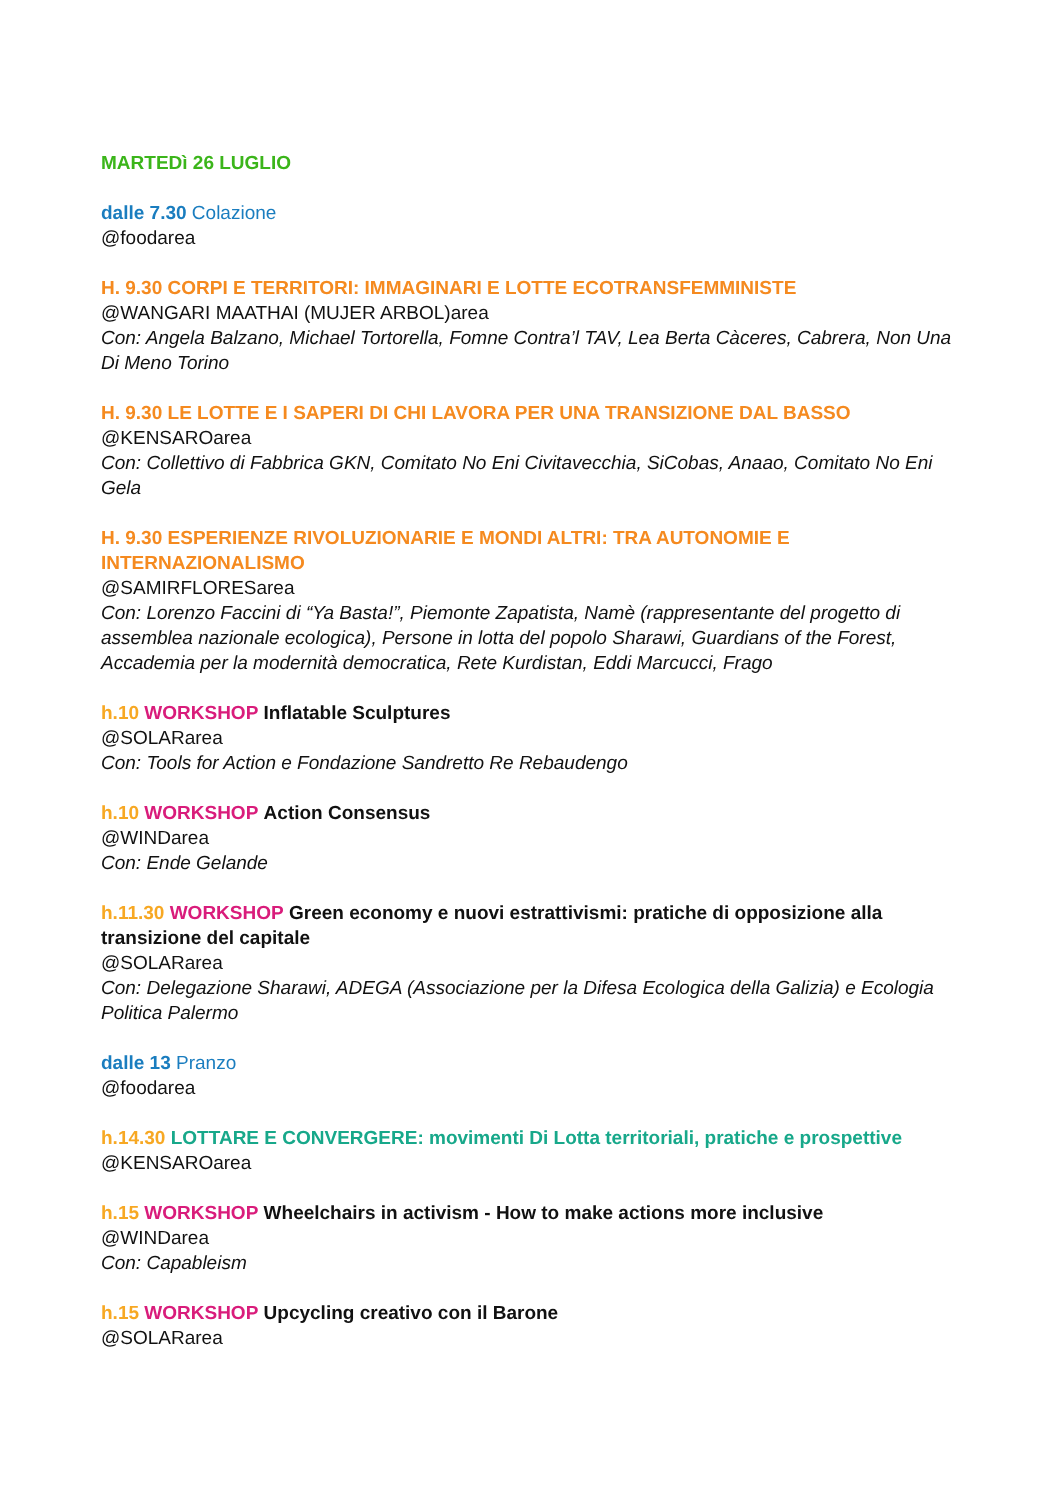MARTEDì 26 LUGLIO
dalle 7.30 Colazione
@foodarea
H. 9.30 CORPI E TERRITORI: IMMAGINARI E LOTTE ECOTRANSFEMMINISTE
@WANGARI MAATHAI (MUJER ARBOL)area
Con: Angela Balzano, Michael Tortorella, Fomne Contra’l TAV, Lea Berta Càceres, Cabrera, Non Una Di Meno Torino
H. 9.30 LE LOTTE E I SAPERI DI CHI LAVORA PER UNA TRANSIZIONE DAL BASSO
@KENSAROarea
Con: Collettivo di Fabbrica GKN, Comitato No Eni Civitavecchia, SiCobas, Anaao, Comitato No Eni Gela
H. 9.30 ESPERIENZE RIVOLUZIONARIE E MONDI ALTRI: TRA AUTONOMIE E INTERNAZIONALISMO
@SAMIRFLORESarea
Con: Lorenzo Faccini di “Ya Basta!”, Piemonte Zapatista, Namè (rappresentante del progetto di assemblea nazionale ecologica), Persone in lotta del popolo Sharawi, Guardians of the Forest, Accademia per la modernità democratica, Rete Kurdistan, Eddi Marcucci, Frago
h.10 WORKSHOP Inflatable Sculptures
@SOLARarea
Con: Tools for Action e Fondazione Sandretto Re Rebaudengo
h.10 WORKSHOP Action Consensus
@WINDarea
Con: Ende Gelande
h.11.30 WORKSHOP Green economy e nuovi estrattivismi: pratiche di opposizione alla transizione del capitale
@SOLARarea
Con: Delegazione Sharawi, ADEGA (Associazione per la Difesa Ecologica della Galizia) e Ecologia Politica Palermo
dalle 13 Pranzo
@foodarea
h.14.30 LOTTARE E CONVERGERE: movimenti Di Lotta territoriali, pratiche e prospettive
@KENSAROarea
h.15 WORKSHOP Wheelchairs in activism - How to make actions more inclusive
@WINDarea
Con: Capableism
h.15 WORKSHOP Upcycling creativo con il Barone
@SOLARarea